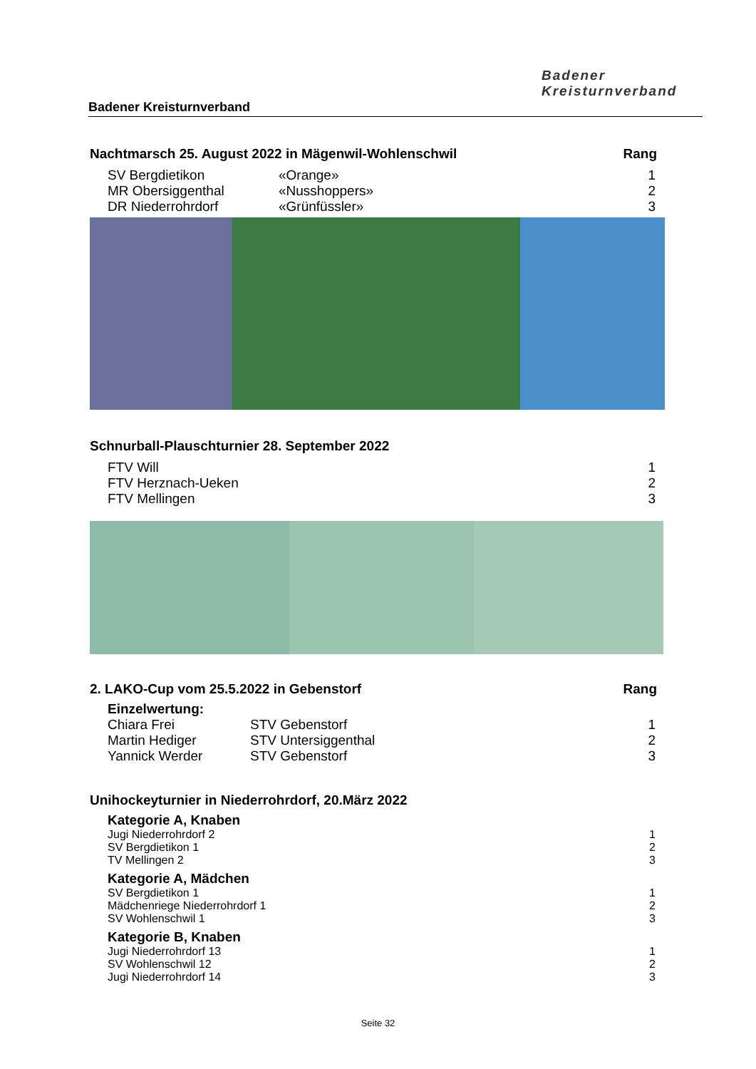Badener
Kreisturnverband
Badener Kreisturnverband
Nachtmarsch 25. August 2022 in Mägenwil-Wohlenschwil Rang
| SV Bergdietikon | «Orange» | 1 |
| MR Obersiggenthal | «Nusshoppers» | 2 |
| DR Niederrohrdorf | «Grünfüssler» | 3 |
Schnurball-Plauschturnier 28. September 2022
| FTV Will | 1 |
| FTV Herznach-Ueken | 2 |
| FTV Mellingen | 3 |
2. LAKO-Cup vom 25.5.2022 in Gebenstorf Rang
Einzelwertung:
| Chiara Frei | STV Gebenstorf | 1 |
| Martin Hediger | STV Untersiggenthal | 2 |
| Yannick Werder | STV Gebenstorf | 3 |
Unihockeyturnier in Niederrohrdorf, 20.März 2022
Kategorie A, Knaben
| Jugi Niederrohrdorf 2 | 1 |
| SV Bergdietikon 1 | 2 |
| TV Mellingen 2 | 3 |
Kategorie A, Mädchen
| SV Bergdietikon 1 | 1 |
| Mädchenriege Niederrohrdorf 1 | 2 |
| SV Wohlenschwil 1 | 3 |
Kategorie B, Knaben
| Jugi Niederrohrdorf 13 | 1 |
| SV Wohlenschwil 12 | 2 |
| Jugi Niederrohrdorf 14 | 3 |
Seite 32